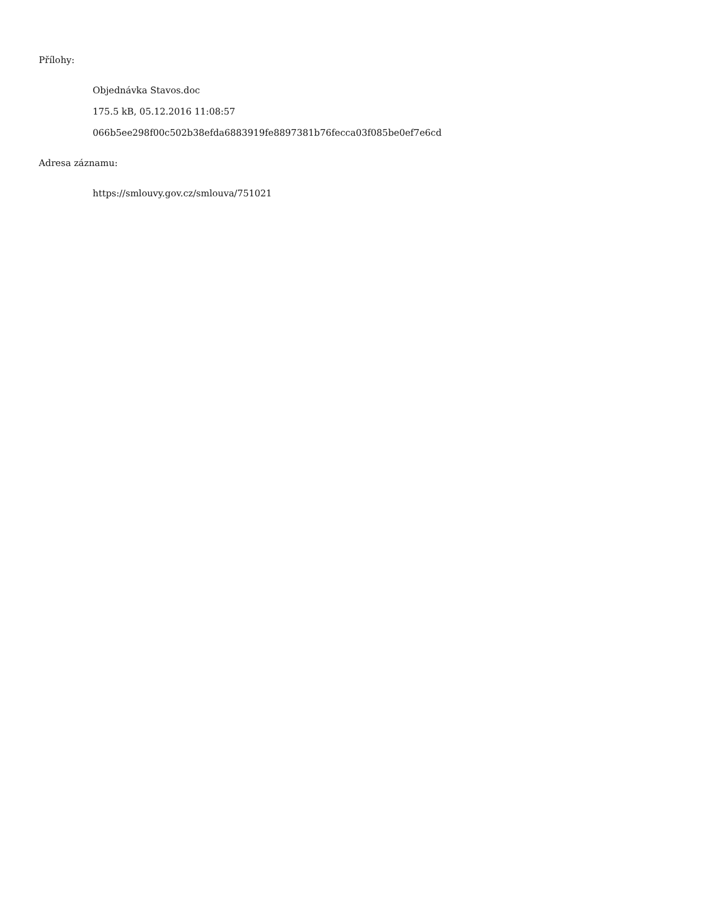Přílohy:
Objednávka Stavos.doc
175.5 kB, 05.12.2016 11:08:57
066b5ee298f00c502b38efda6883919fe8897381b76fecca03f085be0ef7e6cd
Adresa záznamu:
https://smlouvy.gov.cz/smlouva/751021